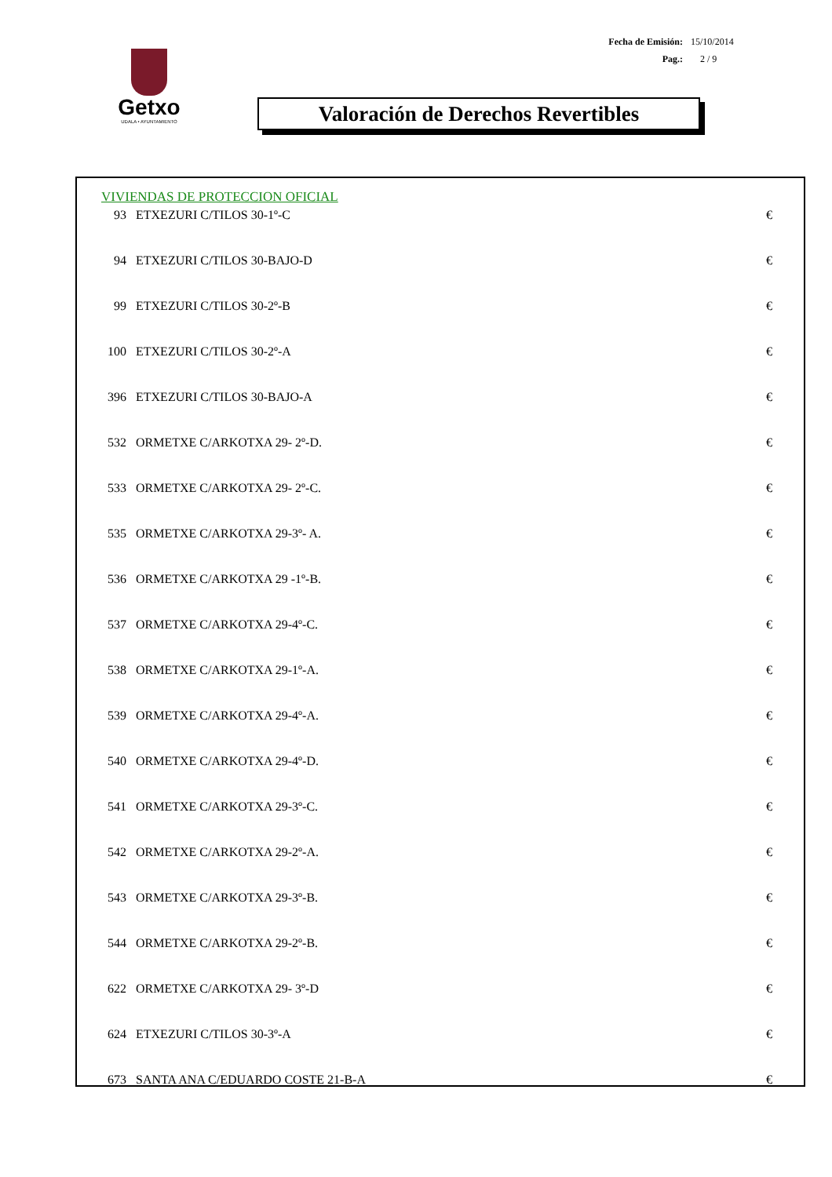Fecha de Emisión: 15/10/2014
Pag.: 2 / 9
Getxo
UDALA • AYUNTAMIENTO
Valoración de Derechos Revertibles
VIVIENDAS DE PROTECCION OFICIAL
| 93 | ETXEZURI C/TILOS 30-1º-C | € |
| 94 | ETXEZURI C/TILOS 30-BAJO-D | € |
| 99 | ETXEZURI C/TILOS 30-2º-B | € |
| 100 | ETXEZURI C/TILOS 30-2º-A | € |
| 396 | ETXEZURI C/TILOS 30-BAJO-A | € |
| 532 | ORMETXE C/ARKOTXA 29- 2º-D. | € |
| 533 | ORMETXE C/ARKOTXA 29- 2º-C. | € |
| 535 | ORMETXE C/ARKOTXA 29-3º- A. | € |
| 536 | ORMETXE C/ARKOTXA 29 -1º-B. | € |
| 537 | ORMETXE C/ARKOTXA 29-4º-C. | € |
| 538 | ORMETXE C/ARKOTXA 29-1º-A. | € |
| 539 | ORMETXE C/ARKOTXA 29-4º-A. | € |
| 540 | ORMETXE C/ARKOTXA 29-4º-D. | € |
| 541 | ORMETXE C/ARKOTXA 29-3º-C. | € |
| 542 | ORMETXE C/ARKOTXA 29-2º-A. | € |
| 543 | ORMETXE C/ARKOTXA 29-3º-B. | € |
| 544 | ORMETXE C/ARKOTXA 29-2º-B. | € |
| 622 | ORMETXE C/ARKOTXA 29- 3º-D | € |
| 624 | ETXEZURI C/TILOS 30-3º-A | € |
| 673 | SANTA ANA C/EDUARDO COSTE 21-B-A | € |